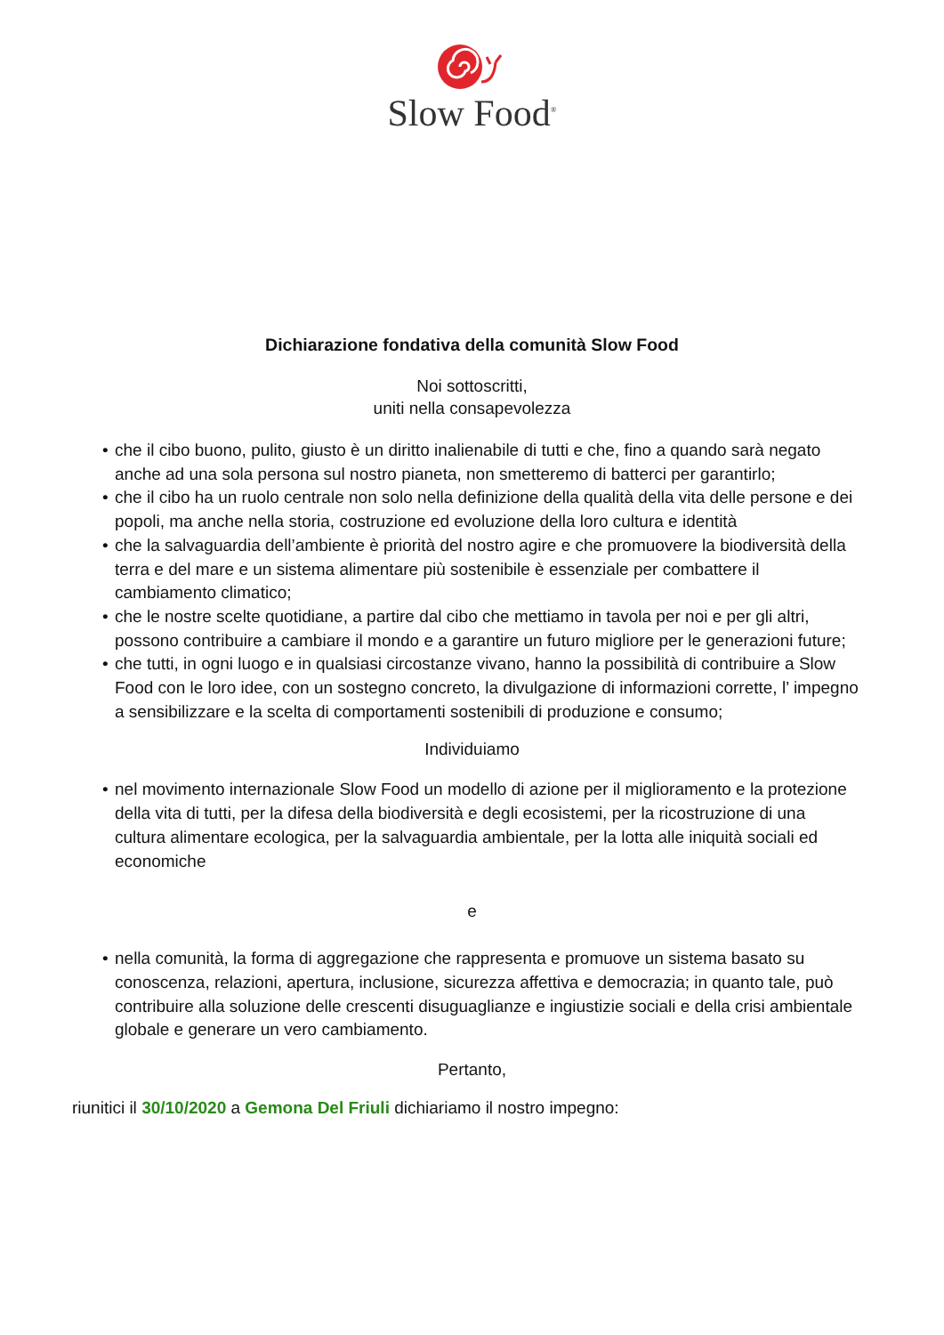Slow Food<sup>®</sup>
Dichiarazione fondativa della comunità Slow Food
Noi sottoscritti,
uniti nella consapevolezza
• che il cibo buono, pulito, giusto è un diritto inalienabile di tutti e che, fino a quando sarà negato anche ad una sola persona sul nostro pianeta, non smetteremo di batterci per garantirlo;
• che il cibo ha un ruolo centrale non solo nella definizione della qualità della vita delle persone e dei popoli, ma anche nella storia, costruzione ed evoluzione della loro cultura e identità
• che la salvaguardia dell’ambiente è priorità del nostro agire e che promuovere la biodiversità della terra e del mare e un sistema alimentare più sostenibile è essenziale per combattere il cambiamento climatico;
• che le nostre scelte quotidiane, a partire dal cibo che mettiamo in tavola per noi e per gli altri, possono contribuire a cambiare il mondo e a garantire un futuro migliore per le generazioni future;
• che tutti, in ogni luogo e in qualsiasi circostanze vivano, hanno la possibilità di contribuire a Slow Food con le loro idee, con un sostegno concreto, la divulgazione di informazioni corrette, l’ impegno a sensibilizzare e la scelta di comportamenti sostenibili di produzione e consumo;
Individuiamo
• nel movimento internazionale Slow Food un modello di azione per il miglioramento e la protezione della vita di tutti, per la difesa della biodiversità e degli ecosistemi, per la ricostruzione di una cultura alimentare ecologica, per la salvaguardia ambientale, per la lotta alle iniquità sociali ed economiche
e
• nella comunità, la forma di aggregazione che rappresenta e promuove un sistema basato su conoscenza, relazioni, apertura, inclusione, sicurezza affettiva e democrazia; in quanto tale, può contribuire alla soluzione delle crescenti disuguaglianze e ingiustizie sociali e della crisi ambientale globale e generare un vero cambiamento.
Pertanto,
riunitici il 30/10/2020 a Gemona Del Friuli dichiariamo il nostro impegno: